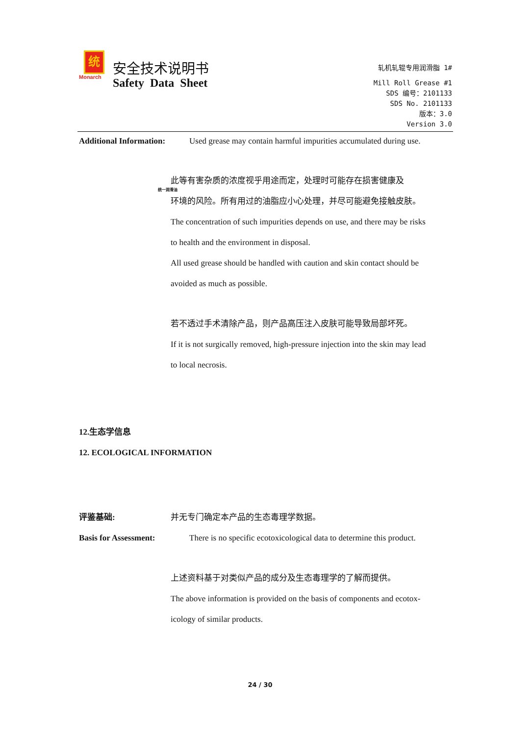统
Monarch
统一润滑油
安全技术说明书
Safety Data Sheet
轧机轧辊专用润滑脂 1#
Mill Roll Grease #1
SDS 编号：2101133
SDS No. 2101133
版本：3.0
Version 3.0
Additional Information: Used grease may contain harmful impurities accumulated during use.
此等有害杂质的浓度视乎用途而定，处理时可能存在损害健康及
环境的风险。所有用过的油脂应小心处理，并尽可能避免接触皮肤。
The concentration of such impurities depends on use, and there may be risks
to health and the environment in disposal.
All used grease should be handled with caution and skin contact should be
avoided as much as possible.
若不透过手术清除产品，则产品高压注入皮肤可能导致局部坏死。
If it is not surgically removed, high-pressure injection into the skin may lead
to local necrosis.
12.生态学信息
12. ECOLOGICAL INFORMATION
评鉴基础: 并无专门确定本产品的生态毒理学数据。
Basis for Assessment: There is no specific ecotoxicological data to determine this product.
上述资料基于对类似产品的成分及生态毒理学的了解而提供。
The above information is provided on the basis of components and ecotox-
icology of similar products.
24 / 30